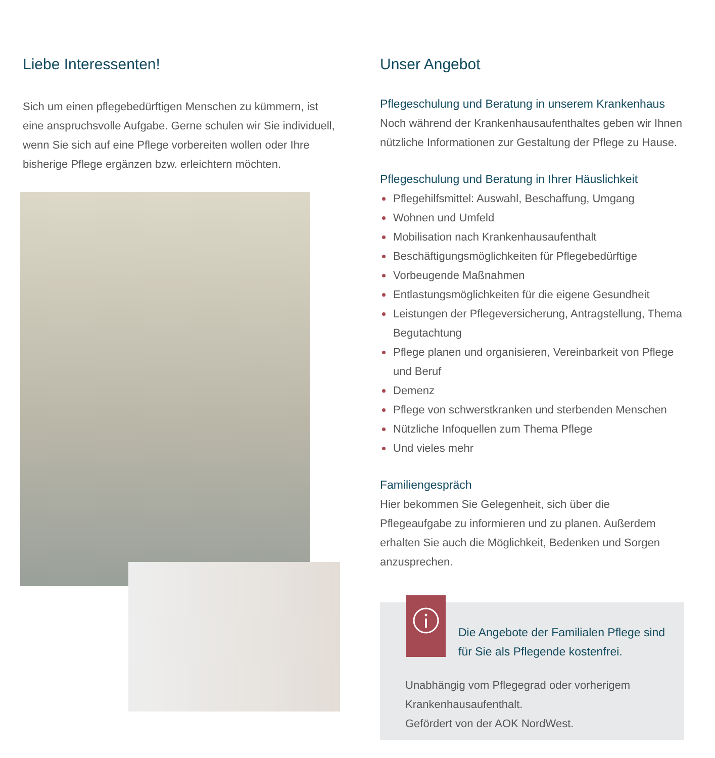Liebe Interessenten!
Sich um einen pflegebedürftigen Menschen zu kümmern, ist eine anspruchsvolle Aufgabe. Gerne schulen wir Sie individuell, wenn Sie sich auf eine Pflege vorbereiten wollen oder Ihre bisherige Pflege ergänzen bzw. erleichtern möchten.
Unser Angebot
Pflegeschulung und Beratung in unserem Krankenhaus
Noch während der Krankenhausaufenthaltes geben wir Ihnen nützliche Informationen zur Gestaltung der Pflege zu Hause.
Pflegeschulung und Beratung in Ihrer Häuslichkeit
Pflegehilfsmittel: Auswahl, Beschaffung, Umgang
Wohnen und Umfeld
Mobilisation nach Krankenhausaufenthalt
Beschäftigungsmöglichkeiten für Pflegebedürftige
Vorbeugende Maßnahmen
Entlastungsmöglichkeiten für die eigene Gesundheit
Leistungen der Pflegeversicherung, Antragstellung, Thema Begutachtung
Pflege planen und organisieren, Vereinbarkeit von Pflege und Beruf
Demenz
Pflege von schwerstkranken und sterbenden Menschen
Nützliche Infoquellen zum Thema Pflege
Und vieles mehr
Familiengespräch
Hier bekommen Sie Gelegenheit, sich über die Pflegeaufgabe zu informieren und zu planen. Außerdem erhalten Sie auch die Möglichkeit, Bedenken und Sorgen anzusprechen.
Die Angebote der Familialen Pflege sind
für Sie als Pflegende kostenfrei.
Unabhängig vom Pflegegrad oder vorherigem
Krankenhausaufenthalt.
Gefördert von der AOK NordWest.